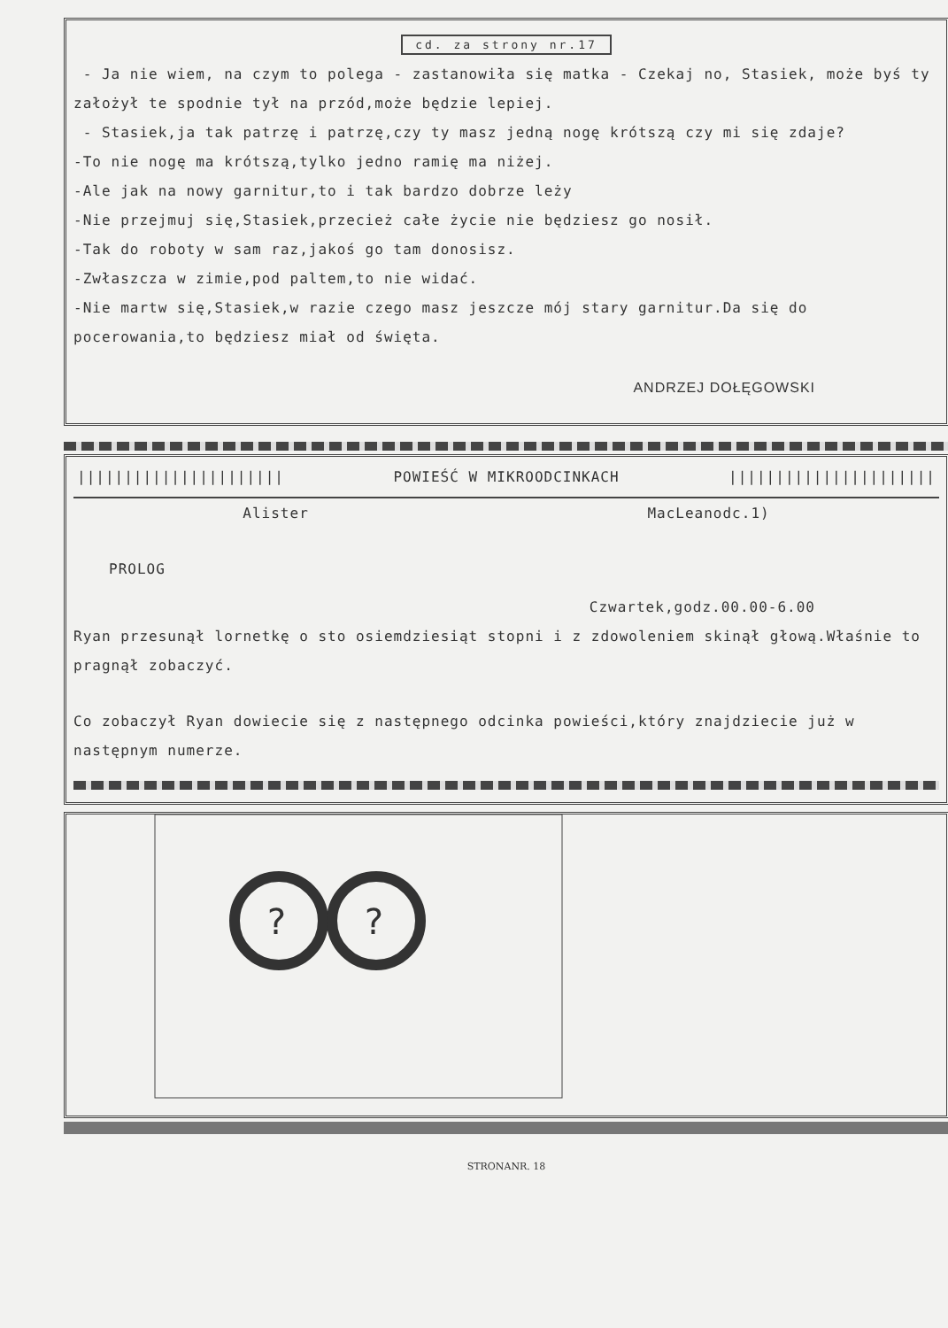cd. za strony nr.17
- Ja nie wiem, na czym to polega - zastanowiła się matka - Czekaj no, Stasiek, może byś ty założył te spodnie tył na przód,może będzie lepiej.
- Stasiek,ja tak patrzę i patrzę,czy ty masz jedną nogę krótszą czy mi się zdaje?
-To nie nogę ma krótszą,tylko jedno ramię ma niżej.
-Ale jak na nowy garnitur,to i tak bardzo dobrze leży
-Nie przejmuj się,Stasiek,przecież całe życie nie będziesz go nosił.
-Tak do roboty w sam raz,jakoś go tam donosisz.
-Zwłaszcza w zimie,pod paltem,to nie widać.
-Nie martw się,Stasiek,w razie czego masz jeszcze mój stary garnitur.Da się do pocerowania,to będziesz miał od święta.
ANDRZEJ DOŁĘGOWSKI
|||||||||||||||||||||| POWIEŚĆ W MIKROODCINKACH ||||||||||||||||||||||
Alister MacLeanodc.1)
PROLOG
Czwartek,godz.00.00-6.00
Ryan przesunął lornetkę o sto osiemdziesiąt stopni i z zdowoleniem skinął głową.Właśnie to pragnął zobaczyć.
Co zobaczył Ryan dowiecie się z następnego odcinka powieści,który znajdziecie już w następnym numerze.
?
?
STRONANR. 18